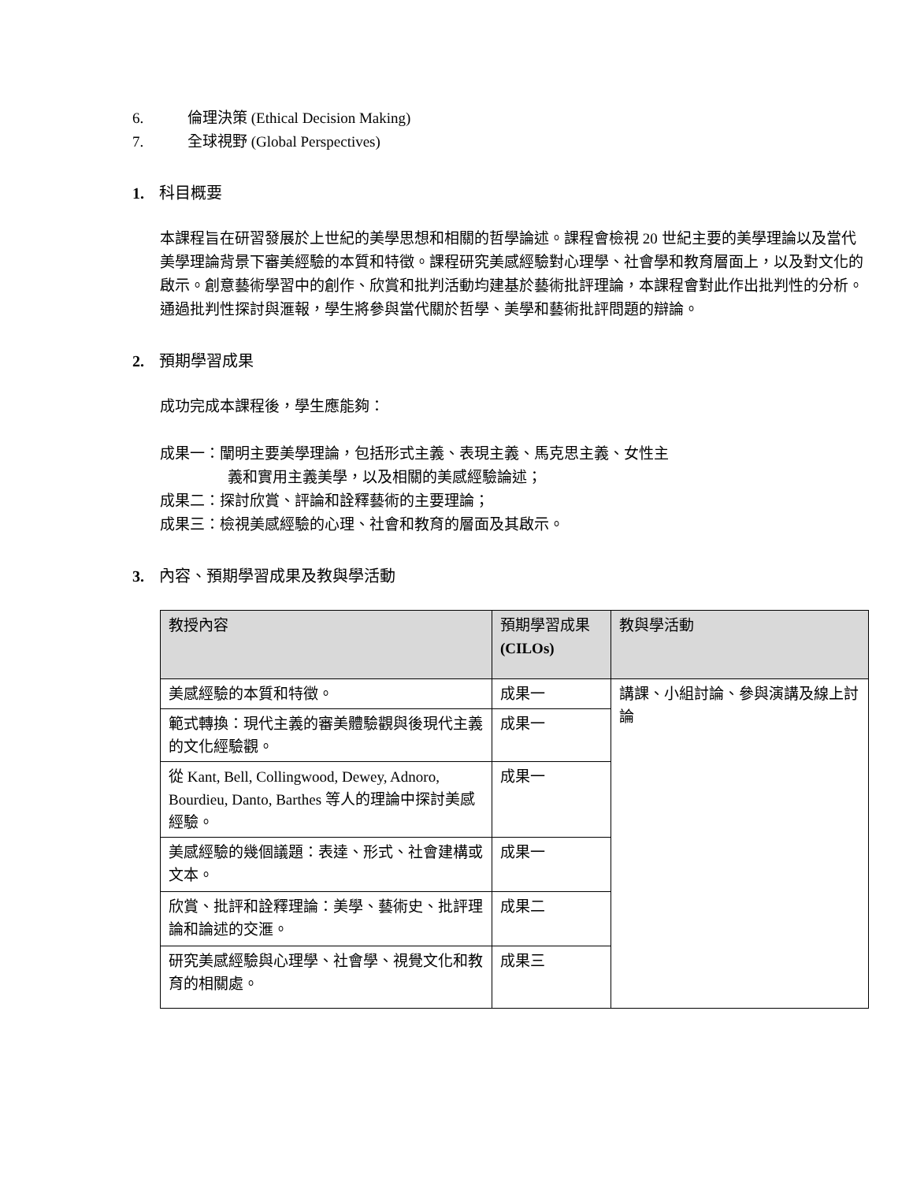6. 倫理決策 (Ethical Decision Making)
7. 全球視野 (Global Perspectives)
1. 科目概要
本課程旨在研習發展於上世紀的美學思想和相關的哲學論述。課程會檢視 20 世紀主要的美學理論以及當代美學理論背景下審美經驗的本質和特徵。課程研究美感經驗對心理學、社會學和教育層面上，以及對文化的啟示。創意藝術學習中的創作、欣賞和批判活動均建基於藝術批評理論，本課程會對此作出批判性的分析。通過批判性探討與滙報，學生將參與當代關於哲學、美學和藝術批評問題的辯論。
2. 預期學習成果
成功完成本課程後，學生應能夠：
成果一：闡明主要美學理論，包括形式主義、表現主義、馬克思主義、女性主
義和實用主義美學，以及相關的美感經驗論述；
成果二：探討欣賞、評論和詮釋藝術的主要理論；
成果三：檢視美感經驗的心理、社會和教育的層面及其啟示。
3. 內容、預期學習成果及教與學活動
| 教授內容 | 預期學習成果 (CILOs) | 教與學活動 |
| --- | --- | --- |
| 美感經驗的本質和特徵。 | 成果一 | 講課、小組討論、參與演講及線上討論 |
| 範式轉換：現代主義的審美體驗觀與後現代主義的文化經驗觀。 | 成果一 | |
| 從 Kant, Bell, Collingwood, Dewey, Adnoro, Bourdieu, Danto, Barthes 等人的理論中探討美感經驗。 | 成果一 | |
| 美感經驗的幾個議題：表達、形式、社會建構或文本。 | 成果一 | |
| 欣賞、批評和詮釋理論：美學、藝術史、批評理論和論述的交滙。 | 成果二 | |
| 研究美感經驗與心理學、社會學、視覺文化和教育的相關處。 | 成果三 | |